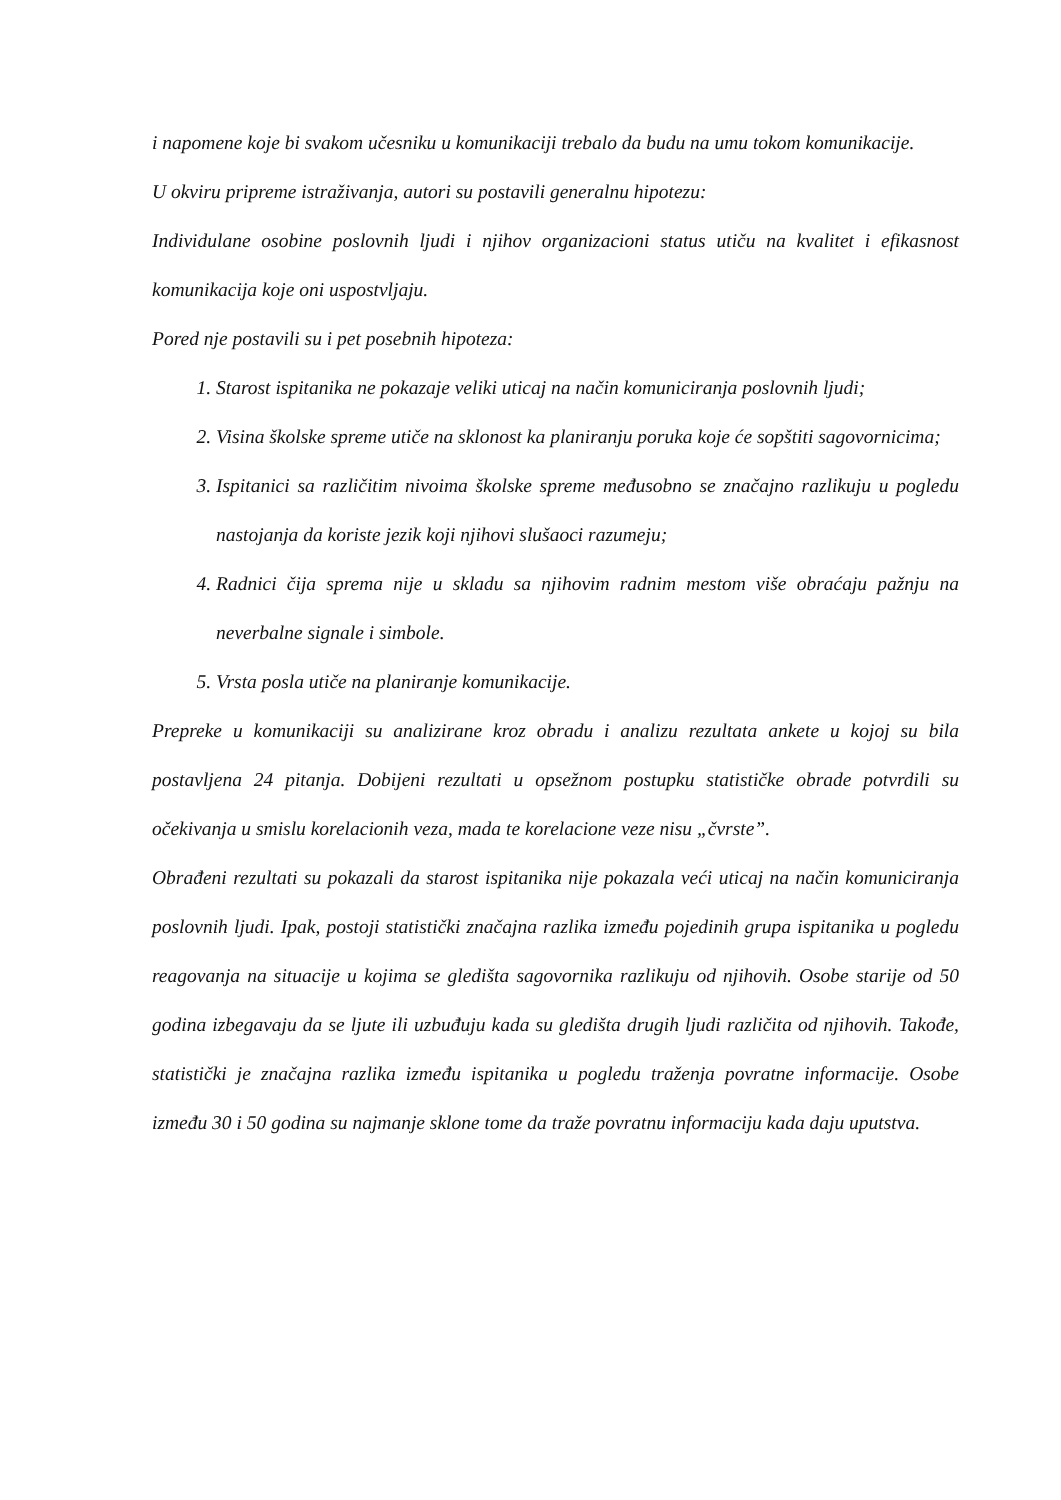i napomene koje bi svakom učesniku u komunikaciji trebalo da budu na umu tokom komunikacije.
U okviru pripreme istraživanja, autori su postavili generalnu hipotezu:
Individulane osobine poslovnih ljudi i njihov organizacioni status utiču na kvalitet i efikasnost komunikacija koje oni uspostvljaju.
Pored nje postavili su i pet posebnih hipoteza:
1. Starost ispitanika ne pokazaje veliki uticaj na način komuniciranja poslovnih ljudi;
2. Visina školske spreme utiče na sklonost ka planiranju poruka koje će sopštiti sagovornicima;
3. Ispitanici sa različitim nivoima školske spreme međusobno se značajno razlikuju u pogledu nastojanja da koriste jezik koji njihovi slušaoci razumeju;
4. Radnici čija sprema nije u skladu sa njihovim radnim mestom više obraćaju pažnju na neverbalne signale i simbole.
5. Vrsta posla utiče na planiranje komunikacije.
Prepreke u komunikaciji su analizirane kroz obradu i analizu rezultata ankete u kojoj su bila postavljena 24 pitanja. Dobijeni rezultati u opsežnom postupku statističke obrade potvrdili su očekivanja u smislu korelacionih veza, mada te korelacione veze nisu „čvrste”.
Obrađeni rezultati su pokazali da starost ispitanika nije pokazala veći uticaj na način komuniciranja poslovnih ljudi. Ipak, postoji statistički značajna razlika između pojedinih grupa ispitanika u pogledu reagovanja na situacije u kojima se gledišta sagovornika razlikuju od njihovih. Osobe starije od 50 godina izbegavaju da se ljute ili uzbuđuju kada su gledišta drugih ljudi različita od njihovih. Takođe, statistički je značajna razlika između ispitanika u pogledu traženja povratne informacije. Osobe između 30 i 50 godina su najmanje sklone tome da traže povratnu informaciju kada daju uputstva.